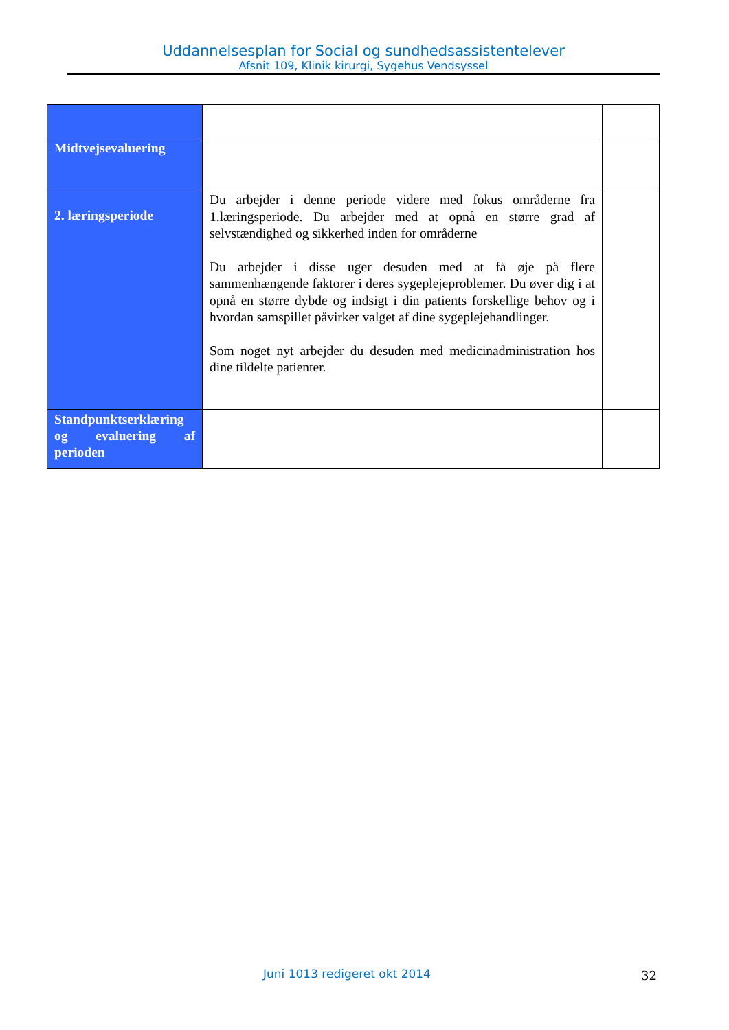Uddannelsesplan for Social og sundhedsassistentelever
Afsnit 109, Klinik kirurgi, Sygehus Vendsyssel
| Midtvejsevaluering | | |
| 2. læringsperiode | Du arbejder i denne periode videre med fokus områderne fra 1.læringsperiode. Du arbejder med at opnå en større grad af selvstændighed og sikkerhed inden for områderne Du arbejder i disse uger desuden med at få øje på flere sammenhængende faktorer i deres sygeplejeproblemer. Du øver dig i at opnå en større dybde og indsigt i din patients forskellige behov og i hvordan samspillet påvirker valget af dine sygeplejehandlinger. Som noget nyt arbejder du desuden med medicinadministration hos dine tildelte patienter. | |
| Standpunktserklæring og evaluering af perioden | | |
Juni 1013 redigeret okt 2014 32